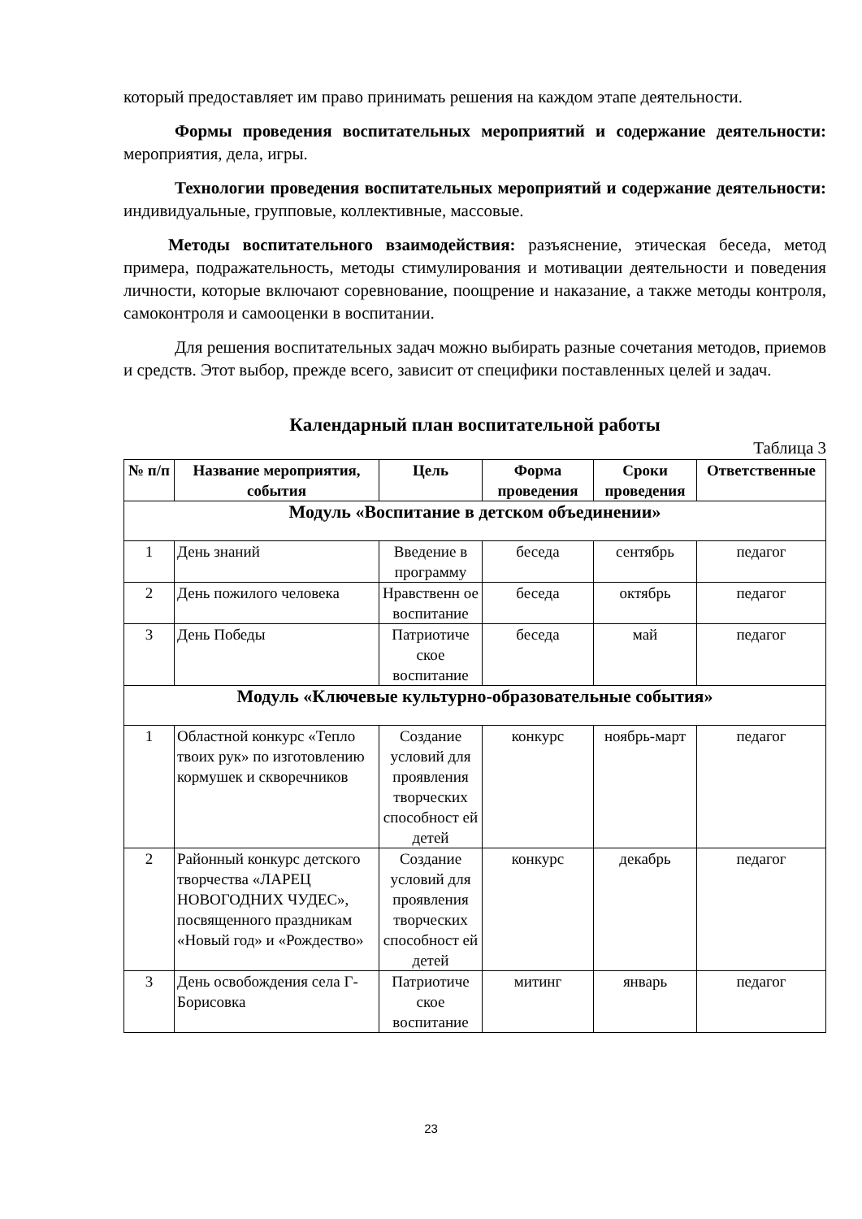который предоставляет им право принимать решения на каждом этапе деятельности.
Формы проведения воспитательных мероприятий и содержание деятельности: мероприятия, дела, игры.
Технологии проведения воспитательных мероприятий и содержание деятельности: индивидуальные, групповые, коллективные, массовые.
Методы воспитательного взаимодействия: разъяснение, этическая беседа, метод примера, подражательность, методы стимулирования и мотивации деятельности и поведения личности, которые включают соревнование, поощрение и наказание, а также методы контроля, самоконтроля и самооценки в воспитании.
Для решения воспитательных задач можно выбирать разные сочетания методов, приемов и средств. Этот выбор, прежде всего, зависит от специфики поставленных целей и задач.
Календарный план воспитательной работы
Таблица 3
| № п/п | Название мероприятия, события | Цель | Форма проведения | Сроки проведения | Ответственные |
| --- | --- | --- | --- | --- | --- |
| Модуль «Воспитание в детском объединении» | | | | | |
| 1 | День знаний | Введение в программу | беседа | сентябрь | педагог |
| 2 | День пожилого человека | Нравственн ое воспитание | беседа | октябрь | педагог |
| 3 | День Победы | Патриотиче ское воспитание | беседа | май | педагог |
| Модуль «Ключевые культурно-образовательные события» | | | | | |
| 1 | Областной конкурс «Тепло твоих рук» по изготовлению кормушек и скворечников | Создание условий для проявления творческих способност ей детей | конкурс | ноябрь-март | педагог |
| 2 | Районный конкурс детского творчества «ЛАРЕЦ НОВОГОДНИХ ЧУДЕС», посвященного праздникам «Новый год» и «Рождество» | Создание условий для проявления творческих способност ей детей | конкурс | декабрь | педагог |
| 3 | День освобождения села Г-Борисовка | Патриотиче ское воспитание | митинг | январь | педагог |
23